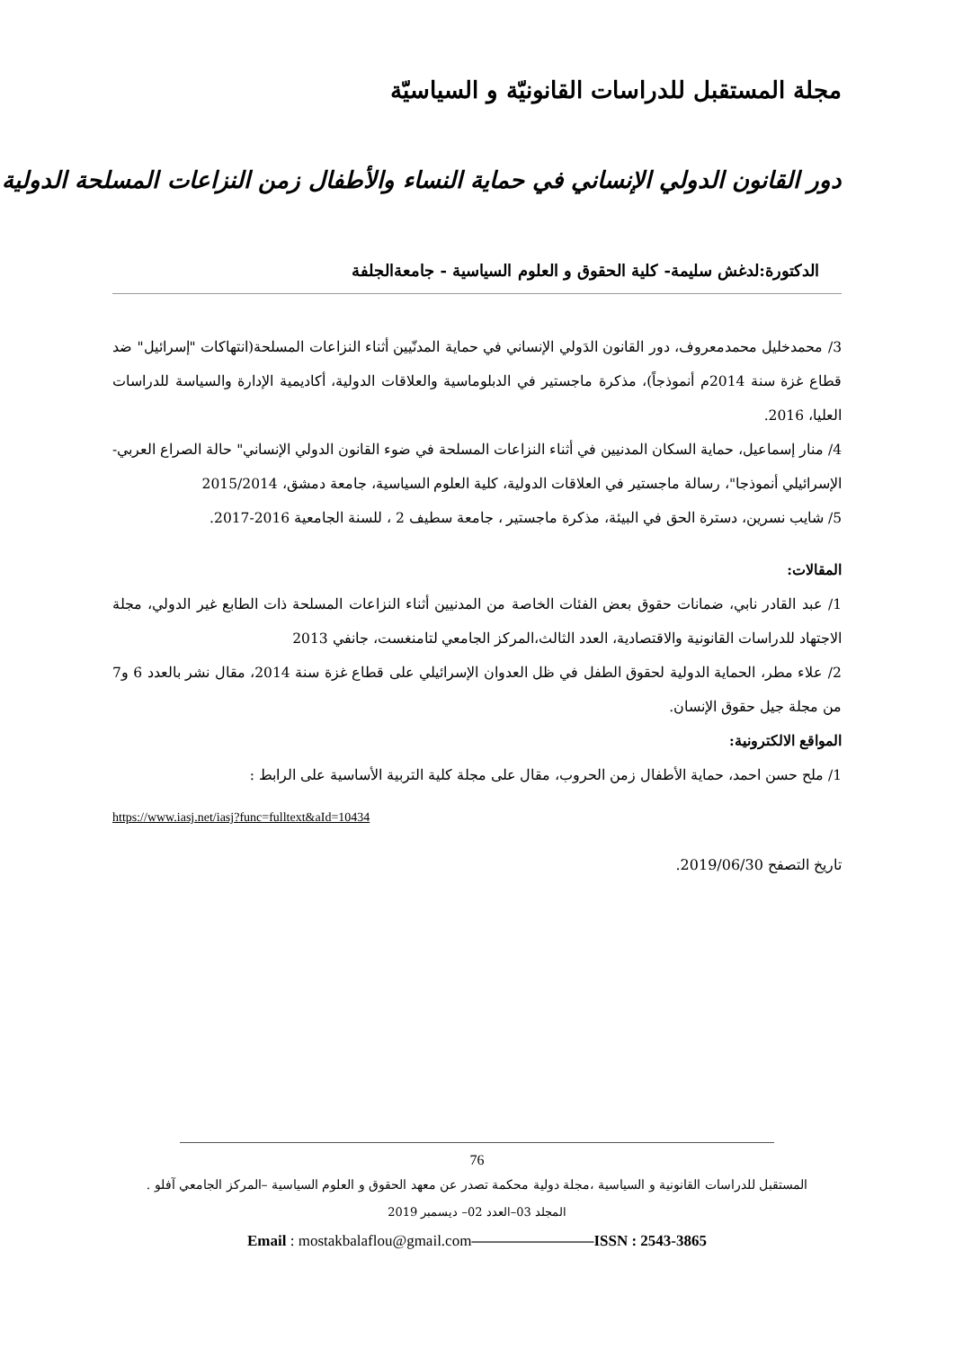مجلة المستقبل للدراسات القانونيّة و السياسيّة
دور القانون الدولي الإنساني في حماية النساء والأطفال زمن النزاعات المسلحة الدولية
الدكتورة:لدغش سليمة- كلية الحقوق و العلوم السياسية - جامعةالجلفة
3/ محمدخليل محمدمعروف، دور القانون الدَولي الإنساني في حماية المدنّيين أثناء النزاعات المسلحة(انتهاكات "إسرائيل" ضد قطاع غزة سنة 2014م أنموذجاً)، مذكرة ماجستير في الدبلوماسية والعلاقات الدولية، أكاديمية الإدارة والسياسة للدراسات العليا، 2016.
4/ منار إسماعيل، حماية السكان المدنيين في أثناء النزاعات المسلحة في ضوء القانون الدولي الإنساني" حالة الصراع العربي- الإسرائيلي أنموذجا"، رسالة ماجستير في العلاقات الدولية، كلية العلوم السياسية، جامعة دمشق، 2015/2014
5/ شايب نسرين، دسترة الحق في البيئة، مذكرة ماجستير ، جامعة سطيف 2 ، للسنة الجامعية 2016-2017.
المقالات:
1/ عبد القادر نابي، ضمانات حقوق بعض الفئات الخاصة من المدنيين أثناء النزاعات المسلحة ذات الطابع غير الدولي، مجلة الاجتهاد للدراسات القانونية والاقتصادية، العدد الثالث،المركز الجامعي لتامنغست، جانفي 2013
2/ علاء مطر، الحماية الدولية لحقوق الطفل في ظل العدوان الإسرائيلي على قطاع غزة سنة 2014، مقال نشر بالعدد 6 و7 من مجلة جيل حقوق الإنسان.
المواقع الالكترونية:
1/ ملح حسن احمد، حماية الأطفال زمن الحروب، مقال على مجلة كلية التربية الأساسية على الرابط :
https://www.iasj.net/iasj?func=fulltext&aId=10434
تاريخ التصفح 2019/06/30.
76
المستقبل للدراسات القانونية و السياسية ،مجلة دولية محكمة تصدر عن معهد الحقوق و العلوم السياسية –المركز الجامعي آفلو .
المجلد 03–العدد 02– ديسمبر 2019
Email : mostakbalaflou@gmail.com————————ISSN : 2543-3865